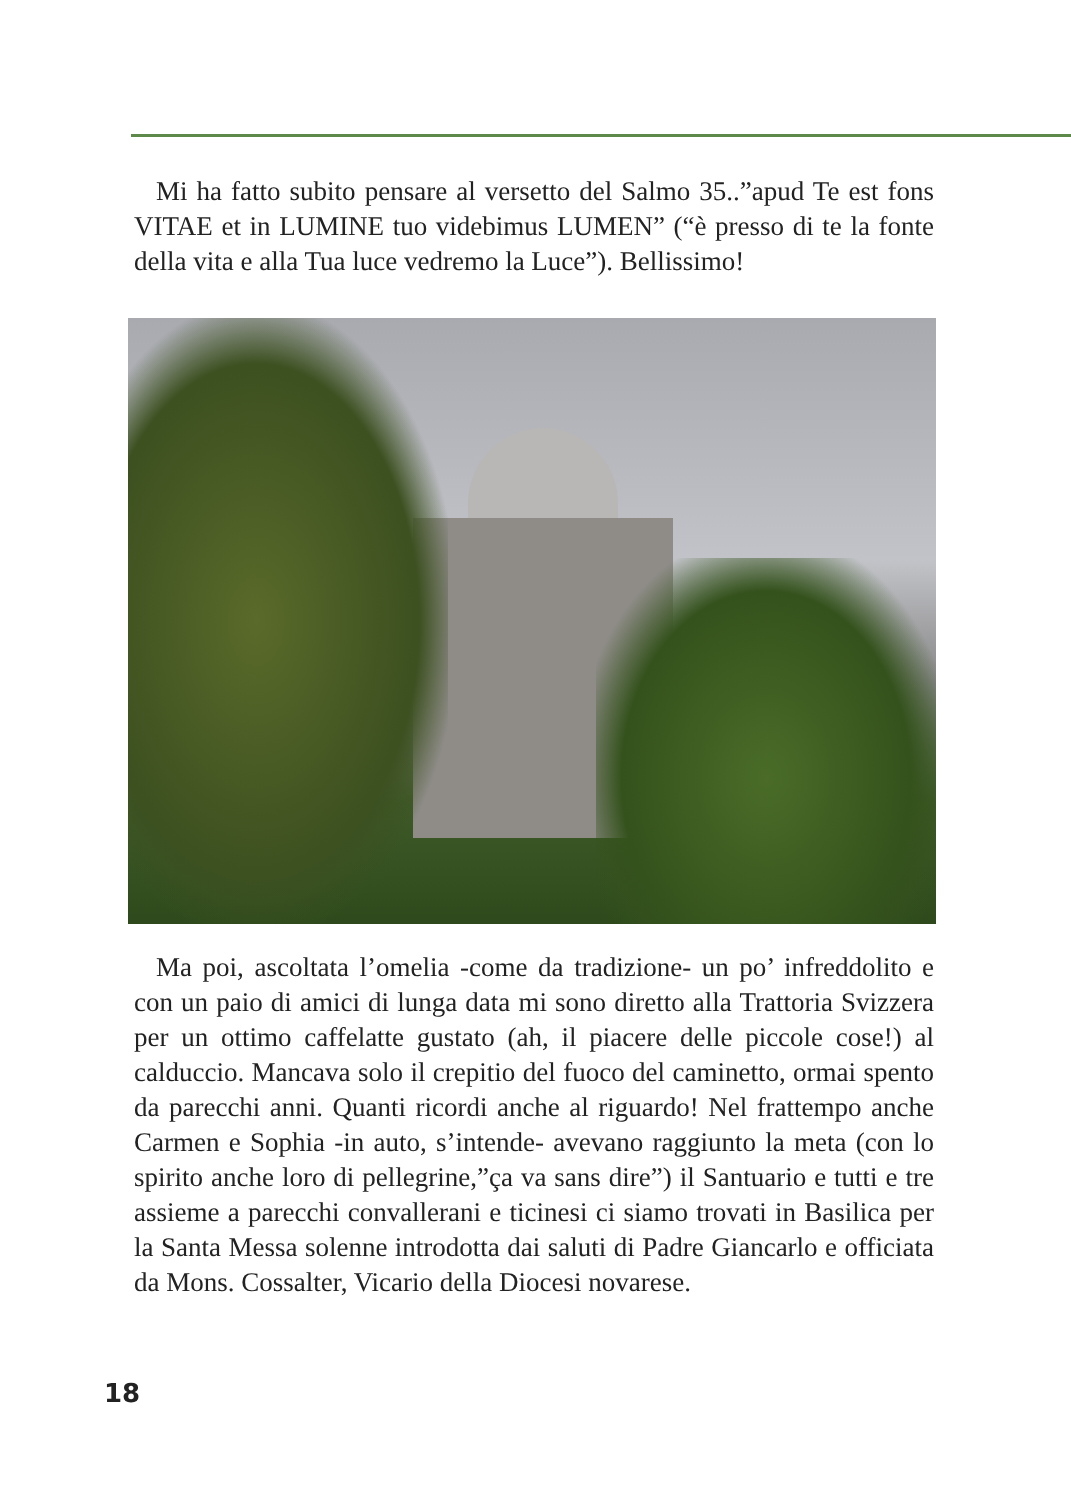Mi ha fatto subito pensare al versetto del Salmo 35..”apud Te est fons VITAE et in LUMINE tuo videbimus LUMEN” (“è presso di te la fonte della vita e alla Tua luce vedremo la Luce”). Bellissimo!
Ma poi, ascoltata l’omelia -come da tradizione- un po’ infreddolito e con un paio di amici di lunga data mi sono diretto alla Trattoria Svizzera per un ottimo caffelatte gustato (ah, il piacere delle piccole cose!) al calduccio. Mancava solo il crepitio del fuoco del caminetto, ormai spento da parecchi anni. Quanti ricordi anche al riguardo! Nel frattempo anche Carmen e Sophia -in auto, s’intende- avevano raggiunto la meta (con lo spirito anche loro di pellegrine,”ça va sans dire”) il Santuario e tutti e tre assieme a parecchi convallerani e ticinesi ci siamo trovati in Basilica per la Santa Messa solenne introdotta dai saluti di Padre Giancarlo e officiata da Mons. Cossalter, Vicario della Diocesi novarese.
18